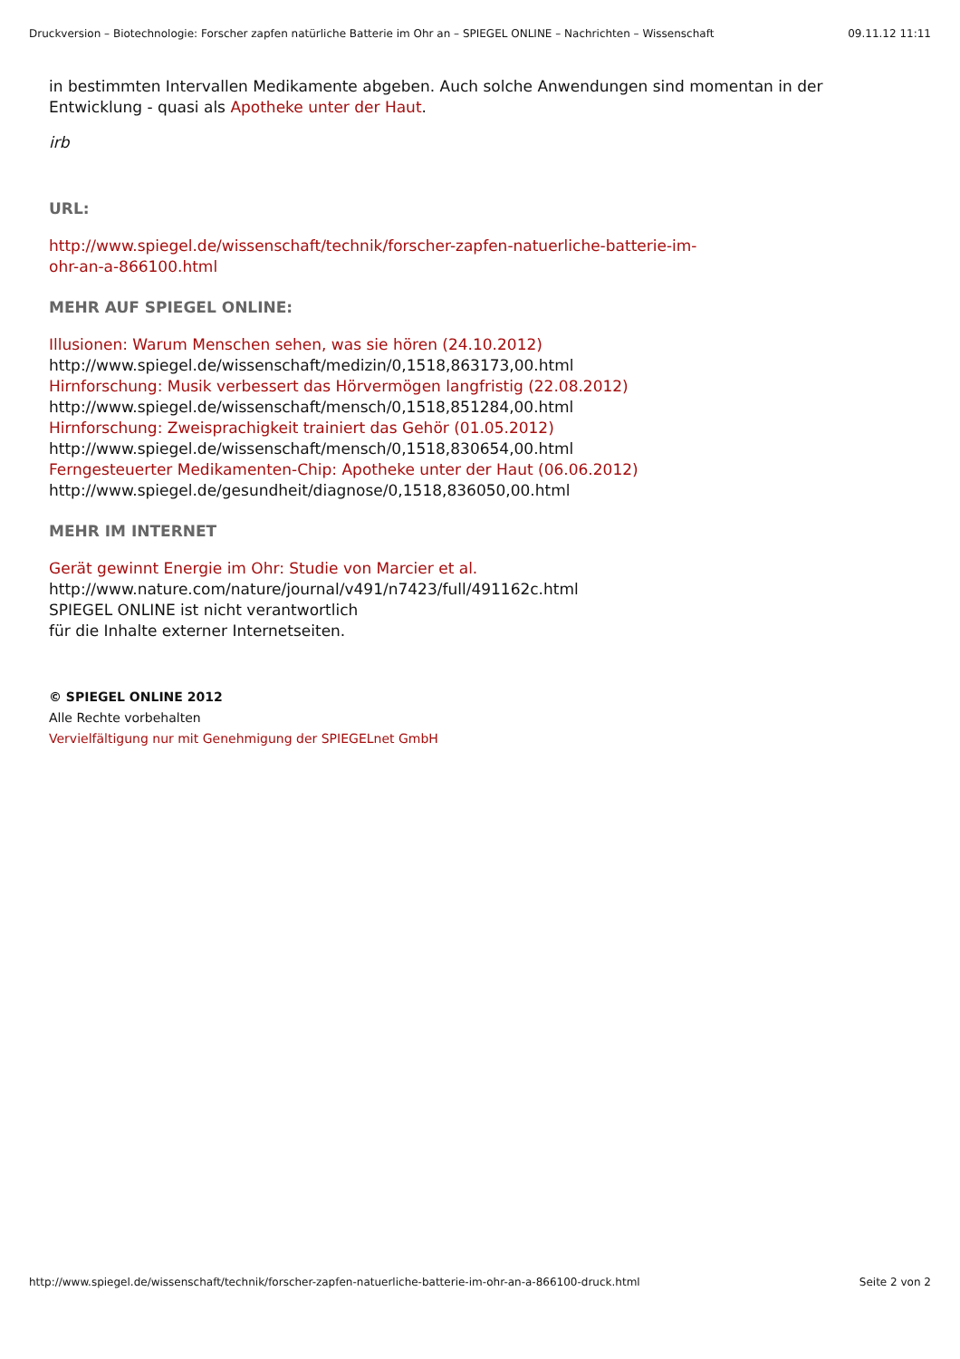Druckversion – Biotechnologie: Forscher zapfen natürliche Batterie im Ohr an – SPIEGEL ONLINE – Nachrichten – Wissenschaft 09.11.12 11:11
in bestimmten Intervallen Medikamente abgeben. Auch solche Anwendungen sind momentan in der Entwicklung - quasi als Apotheke unter der Haut.
irb
URL:
http://www.spiegel.de/wissenschaft/technik/forscher-zapfen-natuerliche-batterie-im-
ohr-an-a-866100.html
MEHR AUF SPIEGEL ONLINE:
Illusionen: Warum Menschen sehen, was sie hören (24.10.2012)
http://www.spiegel.de/wissenschaft/medizin/0,1518,863173,00.html
Hirnforschung: Musik verbessert das Hörvermögen langfristig (22.08.2012)
http://www.spiegel.de/wissenschaft/mensch/0,1518,851284,00.html
Hirnforschung: Zweisprachigkeit trainiert das Gehör (01.05.2012)
http://www.spiegel.de/wissenschaft/mensch/0,1518,830654,00.html
Ferngesteuerter Medikamenten-Chip: Apotheke unter der Haut (06.06.2012)
http://www.spiegel.de/gesundheit/diagnose/0,1518,836050,00.html
MEHR IM INTERNET
Gerät gewinnt Energie im Ohr: Studie von Marcier et al.
http://www.nature.com/nature/journal/v491/n7423/full/491162c.html
SPIEGEL ONLINE ist nicht verantwortlich
für die Inhalte externer Internetseiten.
© SPIEGEL ONLINE 2012
Alle Rechte vorbehalten
Vervielfältigung nur mit Genehmigung der SPIEGELnet GmbH
http://www.spiegel.de/wissenschaft/technik/forscher-zapfen-natuerliche-batterie-im-ohr-an-a-866100-druck.html Seite 2 von 2